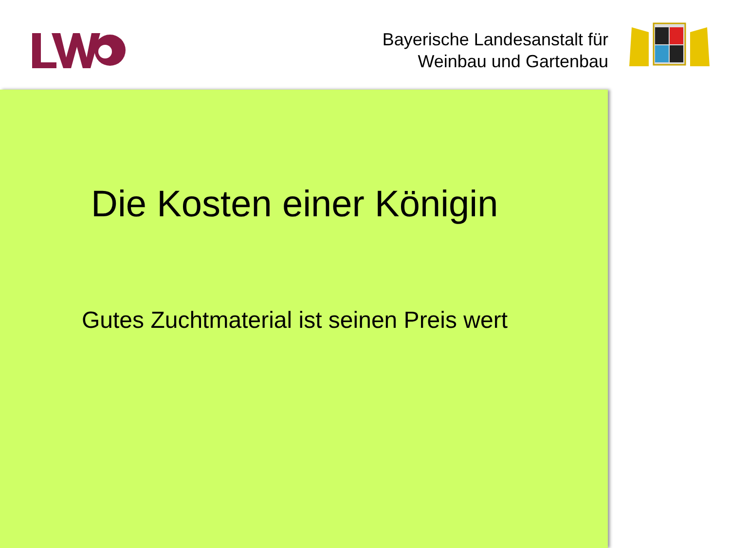Bayerische Landesanstalt für
Weinbau und Gartenbau
Die Kosten einer Königin
Gutes Zuchtmaterial ist seinen Preis wert